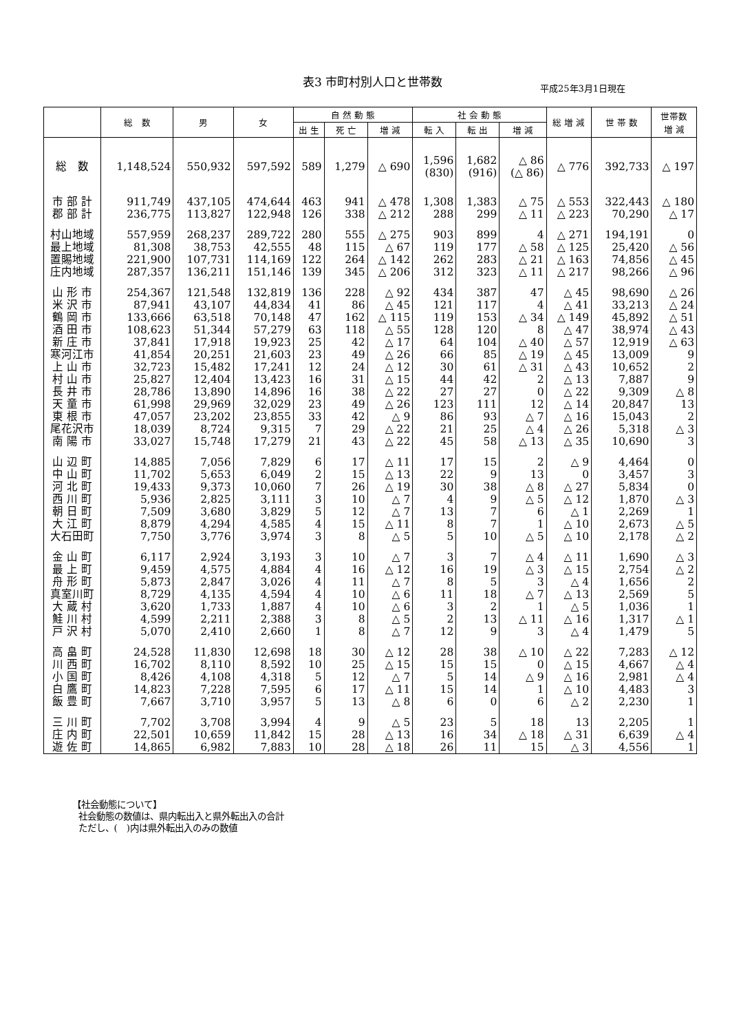表3 市町村別人口と世帯数
平成25年3月1日現在
| | 総 数 | 男 | 女 | 自 然 動 態 | | | 社 会 動 態 | | | 総 増 減 | 世 帯 数 | 世帯数 増 減 |
| --- | --- | --- | --- | --- | --- | --- | --- | --- | --- | --- | --- | --- |
| | | | | 出 生 | 死 亡 | 増 減 | 転 入 | 転 出 | 増 減 | | | |
| 総 数 | 1,148,524 | 550,932 | 597,592 | 589 | 1,279 | △ 690 | 1,596 (830) | 1,682 (916) | △ 86 (△ 86) | △ 776 | 392,733 | △ 197 |
| 市 部 計 | 911,749 | 437,105 | 474,644 | 463 | 941 | △ 478 | 1,308 | 1,383 | △ 75 | △ 553 | 322,443 | △ 180 |
| 郡 部 計 | 236,775 | 113,827 | 122,948 | 126 | 338 | △ 212 | 288 | 299 | △ 11 | △ 223 | 70,290 | △ 17 |
| 村山地域 | 557,959 | 268,237 | 289,722 | 280 | 555 | △ 275 | 903 | 899 | 4 | △ 271 | 194,191 | 0 |
| 最上地域 | 81,308 | 38,753 | 42,555 | 48 | 115 | △ 67 | 119 | 177 | △ 58 | △ 125 | 25,420 | △ 56 |
| 置賜地域 | 221,900 | 107,731 | 114,169 | 122 | 264 | △ 142 | 262 | 283 | △ 21 | △ 163 | 74,856 | △ 45 |
| 庄内地域 | 287,357 | 136,211 | 151,146 | 139 | 345 | △ 206 | 312 | 323 | △ 11 | △ 217 | 98,266 | △ 96 |
| 山 形 市 | 254,367 | 121,548 | 132,819 | 136 | 228 | △ 92 | 434 | 387 | 47 | △ 45 | 98,690 | △ 26 |
| 米 沢 市 | 87,941 | 43,107 | 44,834 | 41 | 86 | △ 45 | 121 | 117 | 4 | △ 41 | 33,213 | △ 24 |
| 鶴 岡 市 | 133,666 | 63,518 | 70,148 | 47 | 162 | △ 115 | 119 | 153 | △ 34 | △ 149 | 45,892 | △ 51 |
| 酒 田 市 | 108,623 | 51,344 | 57,279 | 63 | 118 | △ 55 | 128 | 120 | 8 | △ 47 | 38,974 | △ 43 |
| 新 庄 市 | 37,841 | 17,918 | 19,923 | 25 | 42 | △ 17 | 64 | 104 | △ 40 | △ 57 | 12,919 | △ 63 |
| 寒河江市 | 41,854 | 20,251 | 21,603 | 23 | 49 | △ 26 | 66 | 85 | △ 19 | △ 45 | 13,009 | 9 |
| 上 山 市 | 32,723 | 15,482 | 17,241 | 12 | 24 | △ 12 | 30 | 61 | △ 31 | △ 43 | 10,652 | 2 |
| 村 山 市 | 25,827 | 12,404 | 13,423 | 16 | 31 | △ 15 | 44 | 42 | 2 | △ 13 | 7,887 | 9 |
| 長 井 市 | 28,786 | 13,890 | 14,896 | 16 | 38 | △ 22 | 27 | 27 | 0 | △ 22 | 9,309 | △ 8 |
| 天 童 市 | 61,998 | 29,969 | 32,029 | 23 | 49 | △ 26 | 123 | 111 | 12 | △ 14 | 20,847 | 13 |
| 東 根 市 | 47,057 | 23,202 | 23,855 | 33 | 42 | △ 9 | 86 | 93 | △ 7 | △ 16 | 15,043 | 2 |
| 尾花沢市 | 18,039 | 8,724 | 9,315 | 7 | 29 | △ 22 | 21 | 25 | △ 4 | △ 26 | 5,318 | △ 3 |
| 南 陽 市 | 33,027 | 15,748 | 17,279 | 21 | 43 | △ 22 | 45 | 58 | △ 13 | △ 35 | 10,690 | 3 |
| 山 辺 町 | 14,885 | 7,056 | 7,829 | 6 | 17 | △ 11 | 17 | 15 | 2 | △ 9 | 4,464 | 0 |
| 中 山 町 | 11,702 | 5,653 | 6,049 | 2 | 15 | △ 13 | 22 | 9 | 13 | 0 | 3,457 | 3 |
| 河 北 町 | 19,433 | 9,373 | 10,060 | 7 | 26 | △ 19 | 30 | 38 | △ 8 | △ 27 | 5,834 | 0 |
| 西 川 町 | 5,936 | 2,825 | 3,111 | 3 | 10 | △ 7 | 4 | 9 | △ 5 | △ 12 | 1,870 | △ 3 |
| 朝 日 町 | 7,509 | 3,680 | 3,829 | 5 | 12 | △ 7 | 13 | 7 | 6 | △ 1 | 2,269 | 1 |
| 大 江 町 | 8,879 | 4,294 | 4,585 | 4 | 15 | △ 11 | 8 | 7 | 1 | △ 10 | 2,673 | △ 5 |
| 大石田町 | 7,750 | 3,776 | 3,974 | 3 | 8 | △ 5 | 5 | 10 | △ 5 | △ 10 | 2,178 | △ 2 |
| 金 山 町 | 6,117 | 2,924 | 3,193 | 3 | 10 | △ 7 | 3 | 7 | △ 4 | △ 11 | 1,690 | △ 3 |
| 最 上 町 | 9,459 | 4,575 | 4,884 | 4 | 16 | △ 12 | 16 | 19 | △ 3 | △ 15 | 2,754 | △ 2 |
| 舟 形 町 | 5,873 | 2,847 | 3,026 | 4 | 11 | △ 7 | 8 | 5 | 3 | △ 4 | 1,656 | 2 |
| 真室川町 | 8,729 | 4,135 | 4,594 | 4 | 10 | △ 6 | 11 | 18 | △ 7 | △ 13 | 2,569 | 5 |
| 大 蔵 村 | 3,620 | 1,733 | 1,887 | 4 | 10 | △ 6 | 3 | 2 | 1 | △ 5 | 1,036 | 1 |
| 鮭 川 村 | 4,599 | 2,211 | 2,388 | 3 | 8 | △ 5 | 2 | 13 | △ 11 | △ 16 | 1,317 | △ 1 |
| 戸 沢 村 | 5,070 | 2,410 | 2,660 | 1 | 8 | △ 7 | 12 | 9 | 3 | △ 4 | 1,479 | 5 |
| 高 畠 町 | 24,528 | 11,830 | 12,698 | 18 | 30 | △ 12 | 28 | 38 | △ 10 | △ 22 | 7,283 | △ 12 |
| 川 西 町 | 16,702 | 8,110 | 8,592 | 10 | 25 | △ 15 | 15 | 15 | 0 | △ 15 | 4,667 | △ 4 |
| 小 国 町 | 8,426 | 4,108 | 4,318 | 5 | 12 | △ 7 | 5 | 14 | △ 9 | △ 16 | 2,981 | △ 4 |
| 白 鷹 町 | 14,823 | 7,228 | 7,595 | 6 | 17 | △ 11 | 15 | 14 | 1 | △ 10 | 4,483 | 3 |
| 飯 豊 町 | 7,667 | 3,710 | 3,957 | 5 | 13 | △ 8 | 6 | 0 | 6 | △ 2 | 2,230 | 1 |
| 三 川 町 | 7,702 | 3,708 | 3,994 | 4 | 9 | △ 5 | 23 | 5 | 18 | 13 | 2,205 | 1 |
| 庄 内 町 | 22,501 | 10,659 | 11,842 | 15 | 28 | △ 13 | 16 | 34 | △ 18 | △ 31 | 6,639 | △ 4 |
| 遊 佐 町 | 14,865 | 6,982 | 7,883 | 10 | 28 | △ 18 | 26 | 11 | 15 | △ 3 | 4,556 | 1 |
【社会動態について】
社会動態の数値は、県内転出入と県外転出入の合計
ただし、(　)内は県外転出入のみの数値